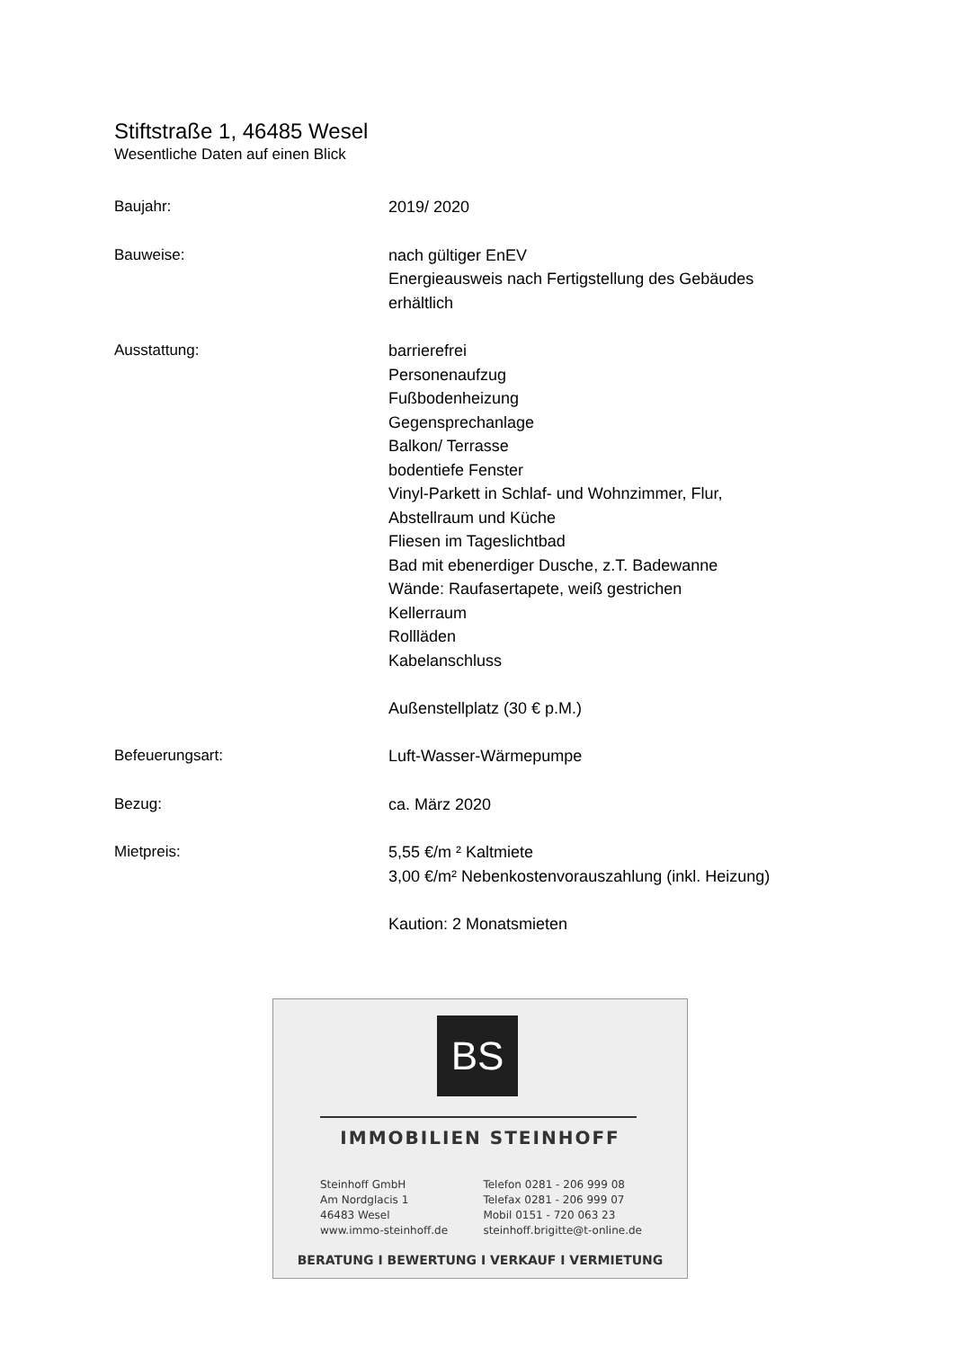Stiftstraße 1, 46485 Wesel
Wesentliche Daten auf einen Blick
Baujahr: 2019/ 2020
Bauweise: nach gültiger EnEV
Energieausweis nach Fertigstellung des Gebäudes
erhältlich
Ausstattung: barrierefrei
Personenaufzug
Fußbodenheizung
Gegensprechanlage
Balkon/ Terrasse
bodentiefe Fenster
Vinyl-Parkett in Schlaf- und Wohnzimmer, Flur,
Abstellraum und Küche
Fliesen im Tageslichtbad
Bad mit ebenerdiger Dusche, z.T. Badewanne
Wände: Raufasertapete, weiß gestrichen
Kellerraum
Rollläden
Kabelanschluss
Außenstellplatz (30 € p.M.)
Befeuerungsart: Luft-Wasser-Wärmepumpe
Bezug: ca. März 2020
Mietpreis: 5,55 €/m ² Kaltmiete
3,00 €/m² Nebenkostenvorauszahlung (inkl. Heizung)
Kaution: 2 Monatsmieten
BS
IMMOBILIEN STEINHOFF
Steinhoff GmbH
Am Nordglacis 1
46483 Wesel
www.immo-steinhoff.de
Telefon 0281 - 206 999 08
Telefax 0281 - 206 999 07
Mobil 0151 - 720 063 23
steinhoff.brigitte@t-online.de
BERATUNG I BEWERTUNG I VERKAUF I VERMIETUNG